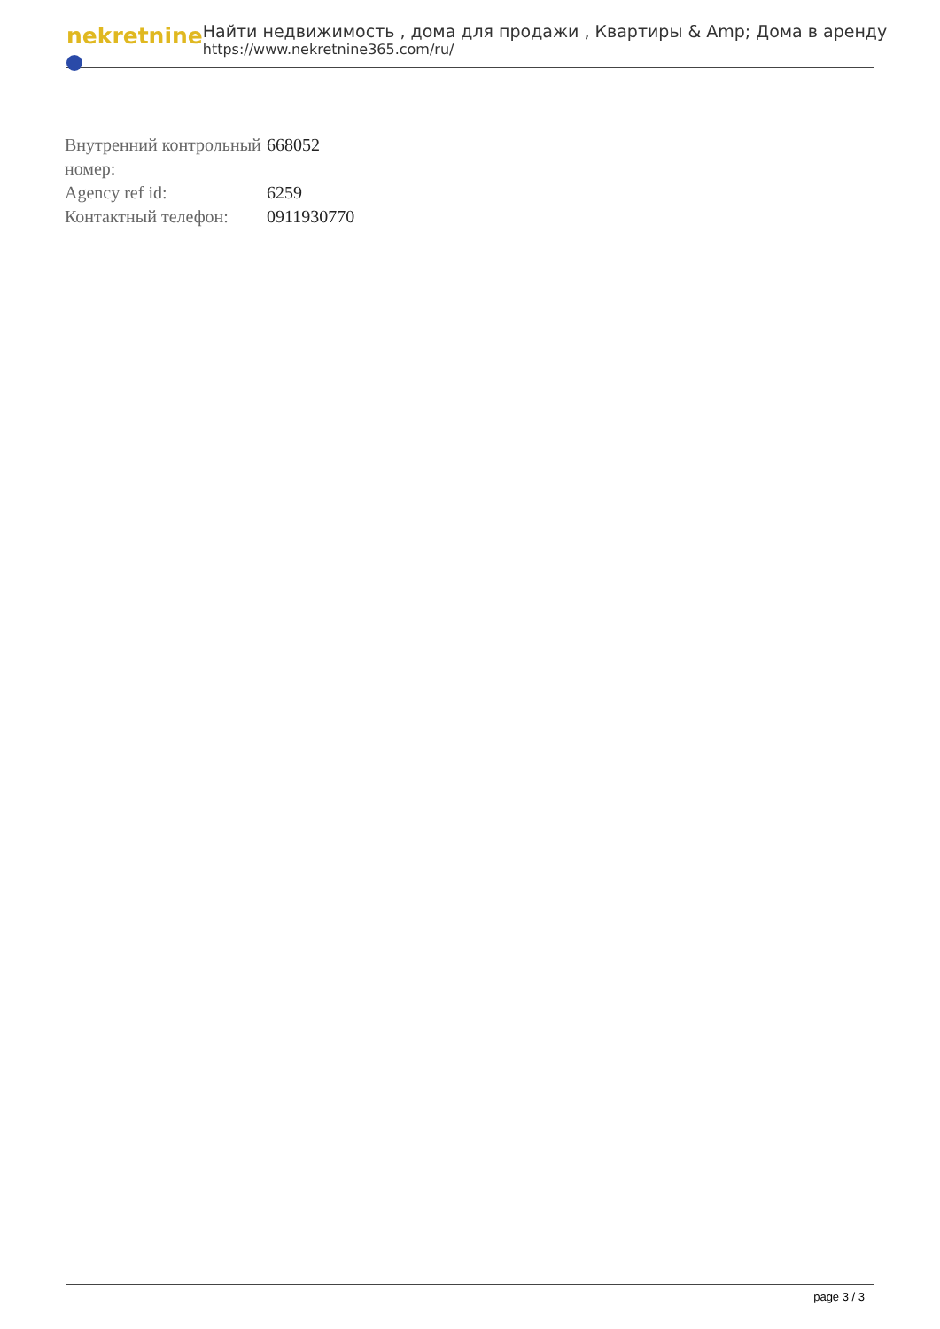nekretnine
Найти недвижимость , дома для продажи , Квартиры & Amp; Дома в аренду
https://www.nekretnine365.com/ru/
| Внутренний контрольный номер: | 668052 |
| Agency ref id: | 6259 |
| Контактный телефон: | 0911930770 |
page 3 / 3